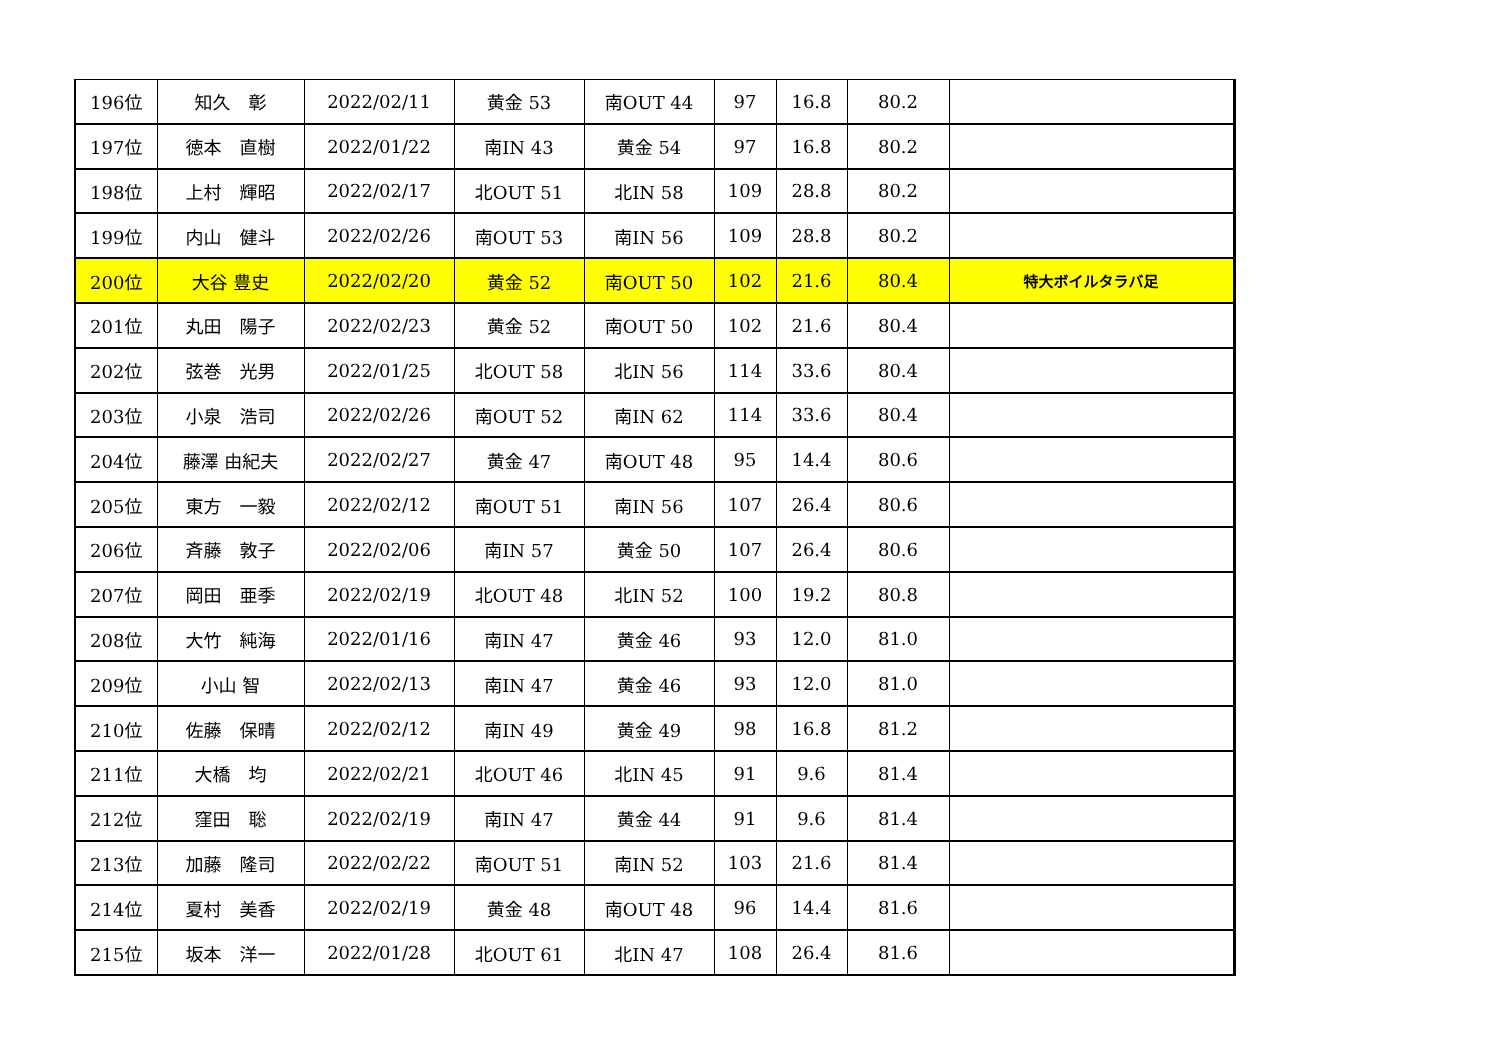| 196位 | 知久 彰 | 2022/02/11 | 黄金 53 | 南OUT 44 | 97 | 16.8 | 80.2 | |
| 197位 | 徳本 直樹 | 2022/01/22 | 南IN 43 | 黄金 54 | 97 | 16.8 | 80.2 | |
| 198位 | 上村 輝昭 | 2022/02/17 | 北OUT 51 | 北IN 58 | 109 | 28.8 | 80.2 | |
| 199位 | 内山 健斗 | 2022/02/26 | 南OUT 53 | 南IN 56 | 109 | 28.8 | 80.2 | |
| 200位 | 大谷 豊史 | 2022/02/20 | 黄金 52 | 南OUT 50 | 102 | 21.6 | 80.4 | 特大ボイルタラバ足 |
| 201位 | 丸田 陽子 | 2022/02/23 | 黄金 52 | 南OUT 50 | 102 | 21.6 | 80.4 | |
| 202位 | 弦巻 光男 | 2022/01/25 | 北OUT 58 | 北IN 56 | 114 | 33.6 | 80.4 | |
| 203位 | 小泉 浩司 | 2022/02/26 | 南OUT 52 | 南IN 62 | 114 | 33.6 | 80.4 | |
| 204位 | 藤澤 由紀夫 | 2022/02/27 | 黄金 47 | 南OUT 48 | 95 | 14.4 | 80.6 | |
| 205位 | 東方 一毅 | 2022/02/12 | 南OUT 51 | 南IN 56 | 107 | 26.4 | 80.6 | |
| 206位 | 斉藤 敦子 | 2022/02/06 | 南IN 57 | 黄金 50 | 107 | 26.4 | 80.6 | |
| 207位 | 岡田 亜季 | 2022/02/19 | 北OUT 48 | 北IN 52 | 100 | 19.2 | 80.8 | |
| 208位 | 大竹 純海 | 2022/01/16 | 南IN 47 | 黄金 46 | 93 | 12.0 | 81.0 | |
| 209位 | 小山 智 | 2022/02/13 | 南IN 47 | 黄金 46 | 93 | 12.0 | 81.0 | |
| 210位 | 佐藤 保晴 | 2022/02/12 | 南IN 49 | 黄金 49 | 98 | 16.8 | 81.2 | |
| 211位 | 大橋 均 | 2022/02/21 | 北OUT 46 | 北IN 45 | 91 | 9.6 | 81.4 | |
| 212位 | 窪田 聡 | 2022/02/19 | 南IN 47 | 黄金 44 | 91 | 9.6 | 81.4 | |
| 213位 | 加藤 隆司 | 2022/02/22 | 南OUT 51 | 南IN 52 | 103 | 21.6 | 81.4 | |
| 214位 | 夏村 美香 | 2022/02/19 | 黄金 48 | 南OUT 48 | 96 | 14.4 | 81.6 | |
| 215位 | 坂本 洋一 | 2022/01/28 | 北OUT 61 | 北IN 47 | 108 | 26.4 | 81.6 | |